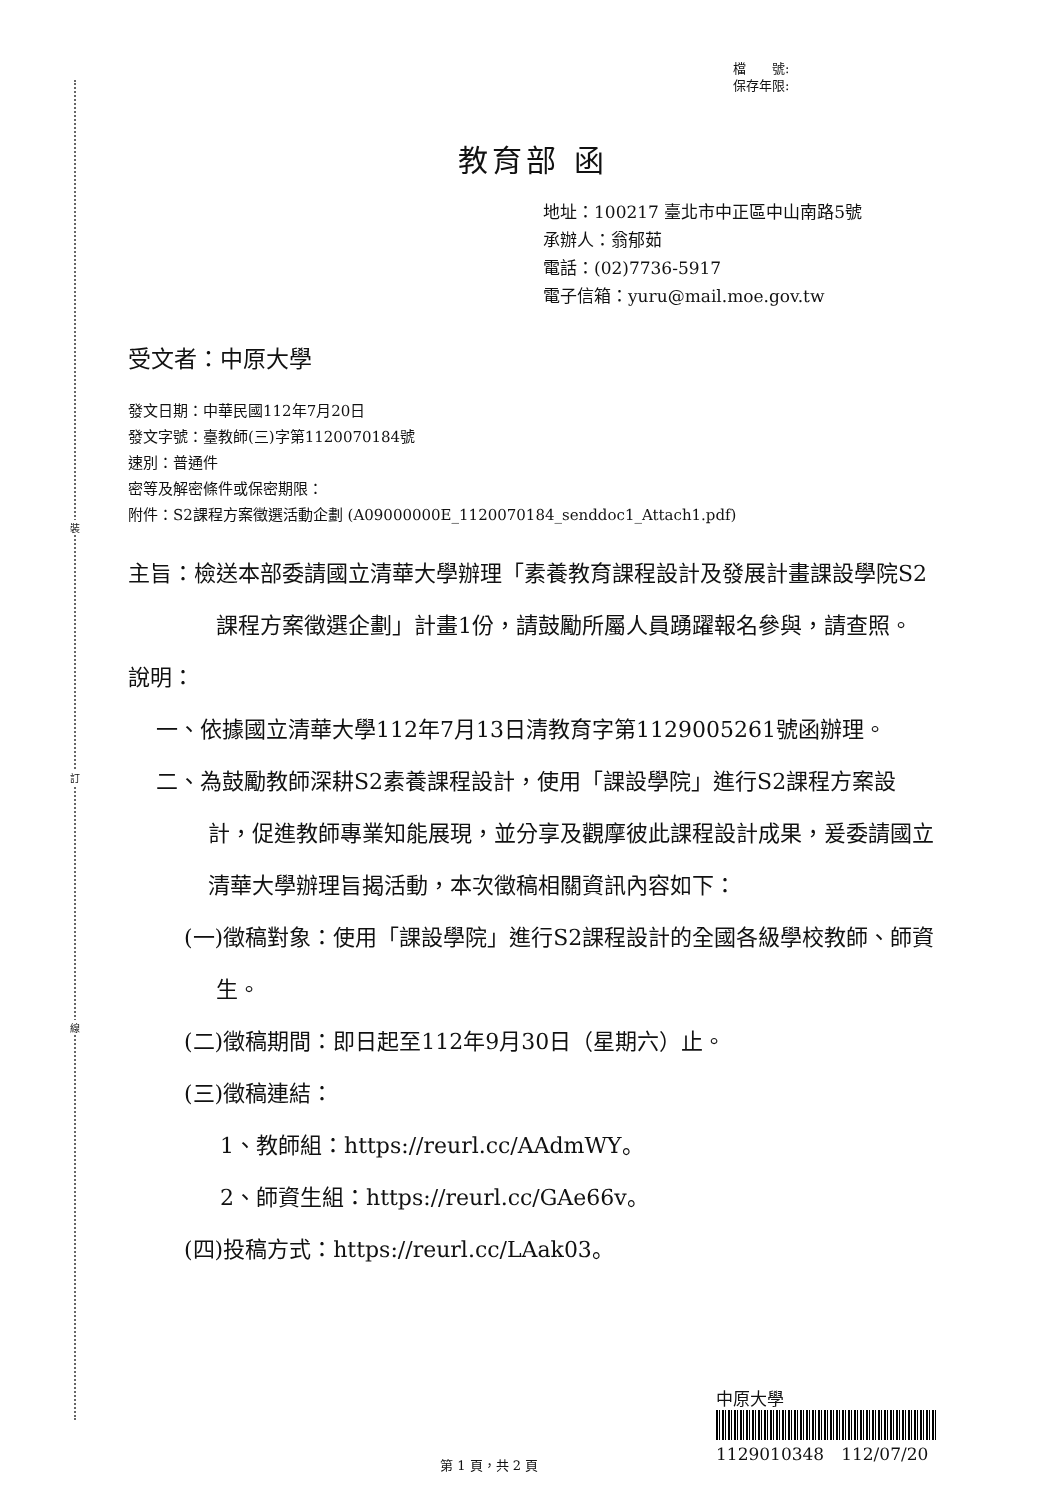裝
訂
線
檔　　號:
保存年限:
教育部 函
地址：100217 臺北市中正區中山南路5號
承辦人：翁郁茹
電話：(02)7736-5917
電子信箱：yuru@mail.moe.gov.tw
受文者：中原大學
發文日期：中華民國112年7月20日
發文字號：臺教師(三)字第1120070184號
速別：普通件
密等及解密條件或保密期限：
附件：S2課程方案徵選活動企劃 (A09000000E_1120070184_senddoc1_Attach1.pdf)
主旨：檢送本部委請國立清華大學辦理「素養教育課程設計及發展計畫課設學院S2課程方案徵選企劃」計畫1份，請鼓勵所屬人員踴躍報名參與，請查照。
說明：
一、依據國立清華大學112年7月13日清教育字第1129005261號函辦理。
二、為鼓勵教師深耕S2素養課程設計，使用「課設學院」進行S2課程方案設計，促進教師專業知能展現，並分享及觀摩彼此課程設計成果，爰委請國立清華大學辦理旨揭活動，本次徵稿相關資訊內容如下：
(一)徵稿對象：使用「課設學院」進行S2課程設計的全國各級學校教師、師資生。
(二)徵稿期間：即日起至112年9月30日（星期六）止。
(三)徵稿連結：
1、教師組：https://reurl.cc/AAdmWY。
2、師資生組：https://reurl.cc/GAe66v。
(四)投稿方式：https://reurl.cc/LAak03。
中原大學
1129010348　112/07/20
第 1 頁，共 2 頁